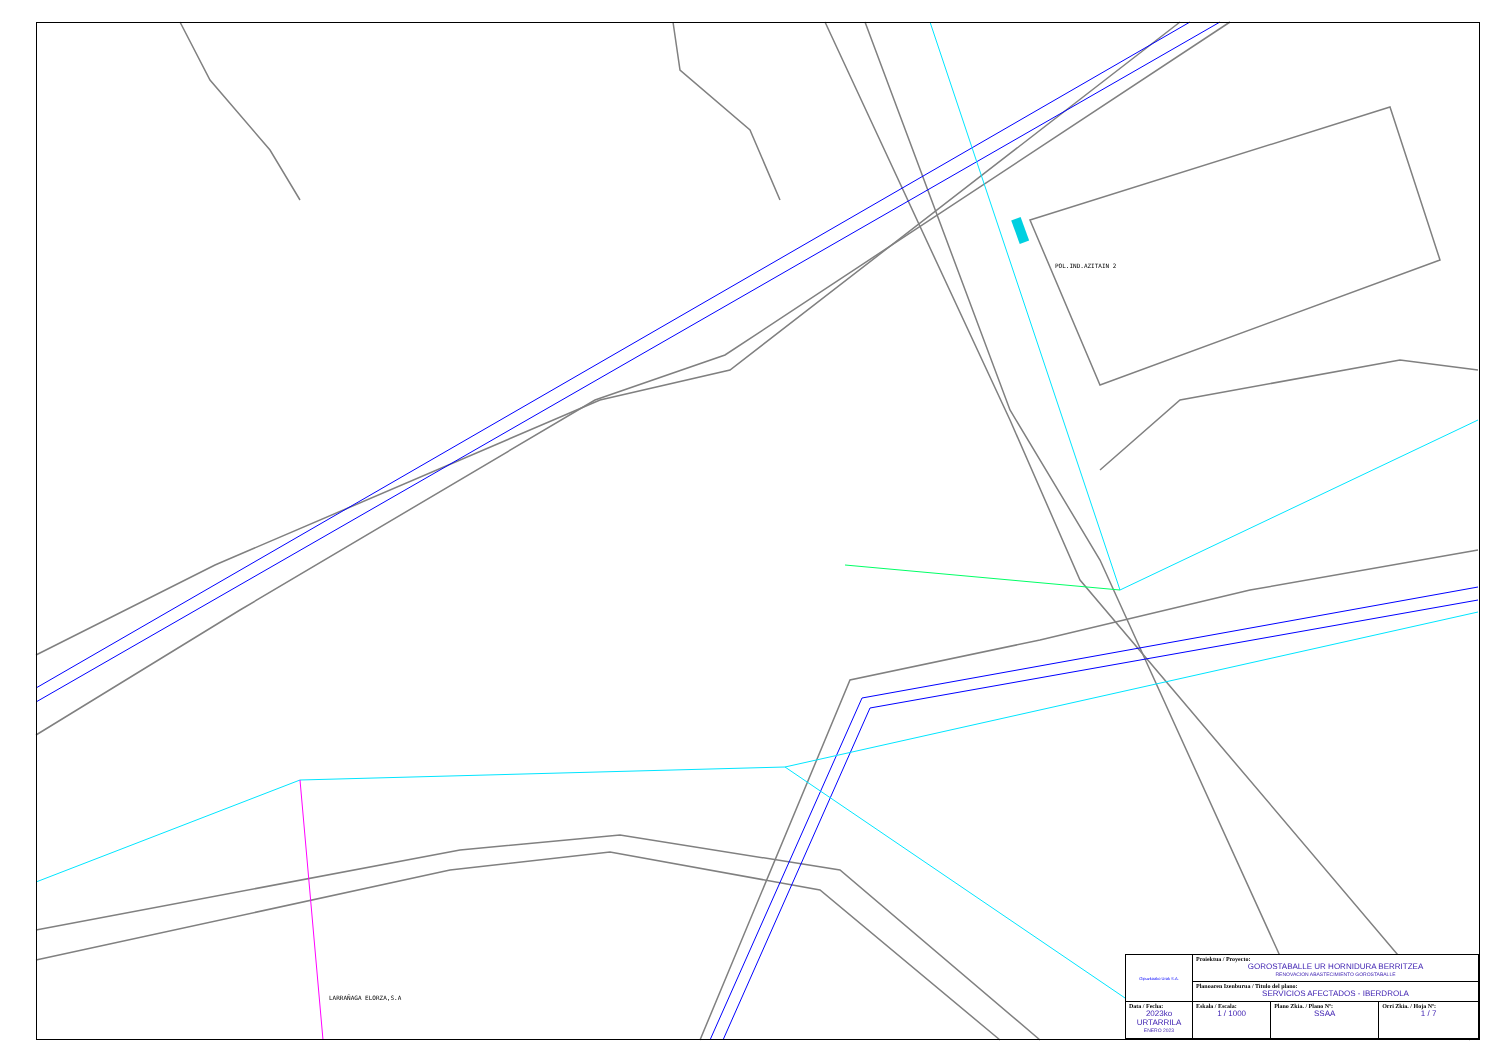POL.IND.AZITAIN 2
LARRAÑAGA ELORZA,S.A
| Gipuzkoako Urak S.A. | Proiektua / Proyecto: GOROSTABALLE UR HORNIDURA BERRITZEA RENOVACION ABASTECIMIENTO GOROSTABALLE | | | |
| | Planoaren Izenburua / Titulo del plano: SERVICIOS AFECTADOS - IBERDROLA | | | |
| Data / Fecha: 2023ko URTARRILA ENERO 2023 | Eskala / Escala: 1 / 1000 | Plano Zkia. / Plano Nº: SSAA | Orri Zkia. / Hoja Nº: 1 / 7 | |